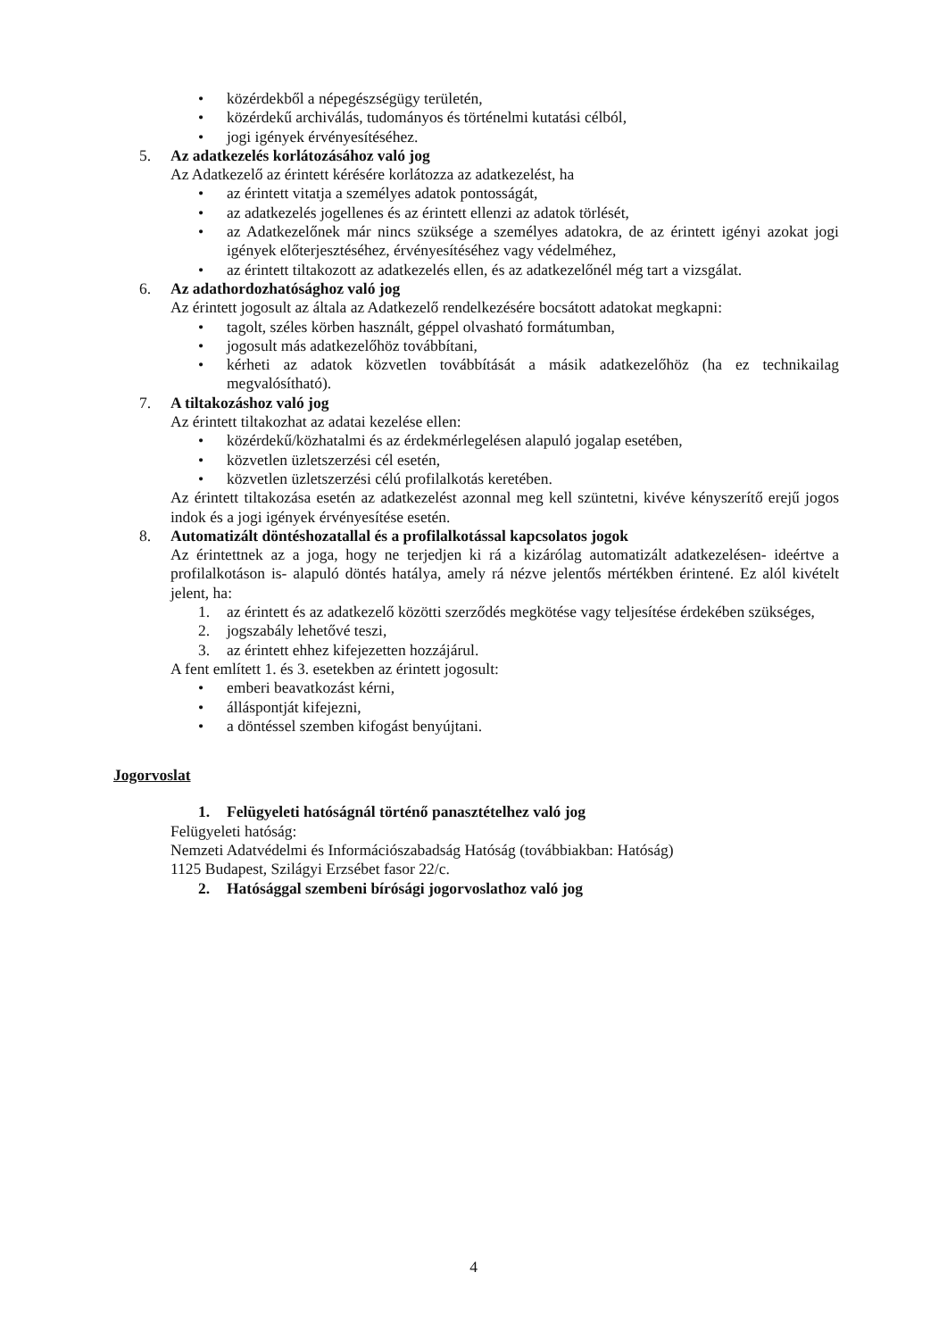• közérdekből a népegészségügy területén,
• közérdekű archiválás, tudományos és történelmi kutatási célból,
• jogi igények érvényesítéséhez.
5. Az adatkezelés korlátozásához való jog
Az Adatkezelő az érintett kérésére korlátozza az adatkezelést, ha
• az érintett vitatja a személyes adatok pontosságát,
• az adatkezelés jogellenes és az érintett ellenzi az adatok törlését,
• az Adatkezelőnek már nincs szüksége a személyes adatokra, de az érintett igényi azokat jogi igények előterjesztéséhez, érvényesítéséhez vagy védelméhez,
• az érintett tiltakozott az adatkezelés ellen, és az adatkezelőnél még tart a vizsgálat.
6. Az adathordozhatósághoz való jog
Az érintett jogosult az általa az Adatkezelő rendelkezésére bocsátott adatokat megkapni:
• tagolt, széles körben használt, géppel olvasható formátumban,
• jogosult más adatkezelőhöz továbbítani,
• kérheti az adatok közvetlen továbbítását a másik adatkezelőhöz (ha ez technikailag megvalósítható).
7. A tiltakozáshoz való jog
Az érintett tiltakozhat az adatai kezelése ellen:
• közérdekű/közhatalmi és az érdekmérlegelésen alapuló jogalap esetében,
• közvetlen üzletszerzési cél esetén,
• közvetlen üzletszerzési célú profilalkotás keretében.
Az érintett tiltakozása esetén az adatkezelést azonnal meg kell szüntetni, kivéve kényszerítő erejű jogos indok és a jogi igények érvényesítése esetén.
8. Automatizált döntéshozatallal és a profilalkotással kapcsolatos jogok
Az érintettnek az a joga, hogy ne terjedjen ki rá a kizárólag automatizált adatkezelésen- ideértve a profilalkotáson is- alapuló döntés hatálya, amely rá nézve jelentős mértékben érintené. Ez alól kivételt jelent, ha:
1. az érintett és az adatkezelő közötti szerződés megkötése vagy teljesítése érdekében szükséges,
2. jogszabály lehetővé teszi,
3. az érintett ehhez kifejezetten hozzájárul.
A fent említett 1. és 3. esetekben az érintett jogosult:
• emberi beavatkozást kérni,
• álláspontját kifejezni,
• a döntéssel szemben kifogást benyújtani.
Jogorvoslat
1. Felügyeleti hatóságnál történő panasztételhez való jog
Felügyeleti hatóság:
Nemzeti Adatvédelmi és Információszabadság Hatóság (továbbiakban: Hatóság)
1125 Budapest, Szilágyi Erzsébet fasor 22/c.
2. Hatósággal szembeni bírósági jogorvoslathoz való jog
4